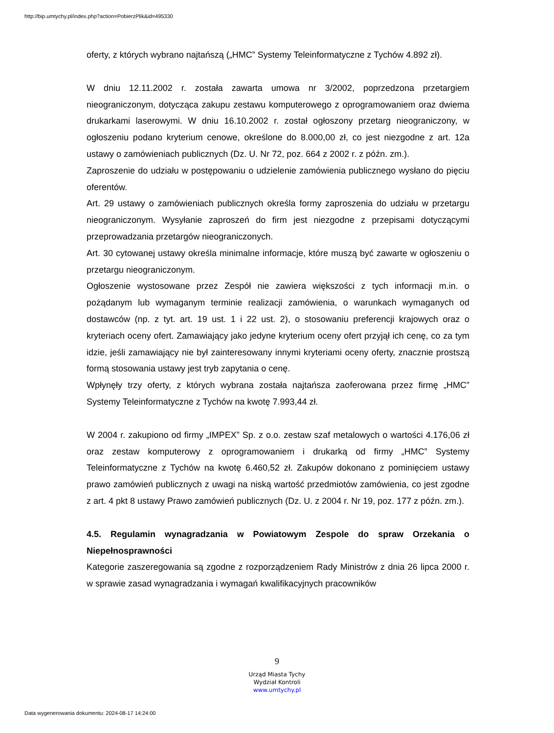http://bip.umtychy.pl/index.php?action=PobierzPlik&id=495330
oferty, z których wybrano najtańszą („HMC” Systemy Teleinformatyczne z Tychów 4.892 zł).
W dniu 12.11.2002 r. została zawarta umowa nr 3/2002, poprzedzona przetargiem nieograniczonym, dotycząca zakupu zestawu komputerowego z oprogramowaniem oraz dwiema drukarkami laserowymi. W dniu 16.10.2002 r. został ogłoszony przetarg nieograniczony, w ogłoszeniu podano kryterium cenowe, określone do 8.000,00 zł, co jest niezgodne z art. 12a ustawy o zamówieniach publicznych (Dz. U. Nr 72, poz. 664 z 2002 r. z późn. zm.).
Zaproszenie do udziału w postępowaniu o udzielenie zamówienia publicznego wysłano do pięciu oferentów.
Art. 29 ustawy o zamówieniach publicznych określa formy zaproszenia do udziału w przetargu nieograniczonym. Wysyłanie zaproszeń do firm jest niezgodne z przepisami dotyczącymi przeprowadzania przetargów nieograniczonych.
Art. 30 cytowanej ustawy określa minimalne informacje, które muszą być zawarte w ogłoszeniu o przetargu nieograniczonym.
Ogłoszenie wystosowane przez Zespół nie zawiera większości z tych informacji m.in. o pożądanym lub wymaganym terminie realizacji zamówienia, o warunkach wymaganych od dostawców (np. z tyt. art. 19 ust. 1 i 22 ust. 2), o stosowaniu preferencji krajowych oraz o kryteriach oceny ofert. Zamawiający jako jedyne kryterium oceny ofert przyjął ich cenę, co za tym idzie, jeśli zamawiający nie był zainteresowany innymi kryteriami oceny oferty, znacznie prostszą formą stosowania ustawy jest tryb zapytania o cenę.
Wpłynęły trzy oferty, z których wybrana została najtańsza zaoferowana przez firmę „HMC” Systemy Teleinformatyczne z Tychów na kwotę 7.993,44 zł.
W 2004 r. zakupiono od firmy „IMPEX” Sp. z o.o. zestaw szaf metalowych o wartości 4.176,06 zł oraz zestaw komputerowy z oprogramowaniem i drukarką od firmy „HMC” Systemy Teleinformatyczne z Tychów na kwotę 6.460,52 zł. Zakupów dokonano z pominięciem ustawy prawo zamówień publicznych z uwagi na niską wartość przedmiotów zamówienia, co jest zgodne z art. 4 pkt 8 ustawy Prawo zamówień publicznych (Dz. U. z 2004 r. Nr 19, poz. 177 z późn. zm.).
4.5. Regulamin wynagradzania w Powiatowym Zespole do spraw Orzekania o Niepełnosprawności
Kategorie zaszeregowania są zgodne z rozporządzeniem Rady Ministrów z dnia 26 lipca 2000 r. w sprawie zasad wynagradzania i wymagań kwalifikacyjnych pracowników
9
Urząd Miasta Tychy
Wydział Kontroli
www.umtychy.pl
Data wygenerowania dokumentu: 2024-08-17 14:24:00